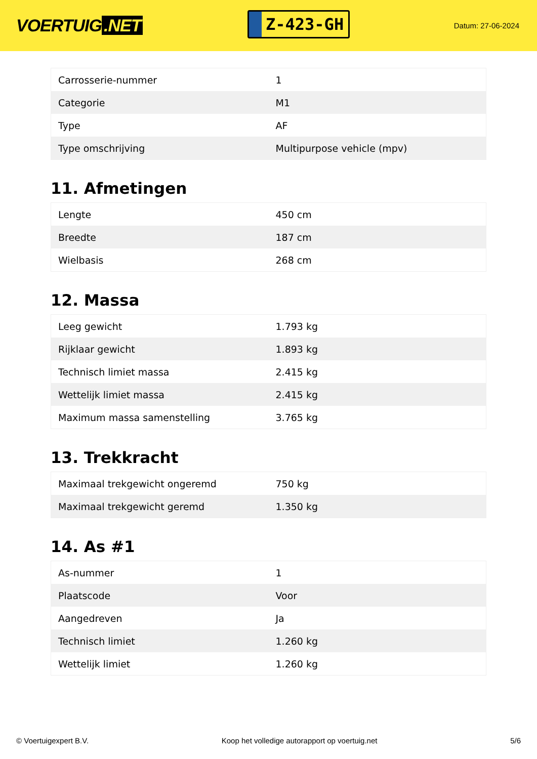VOERTUIG.NET
Z-423-GH
Datum: 27-06-2024
| Carrosserie-nummer | 1 |
| Categorie | M1 |
| Type | AF |
| Type omschrijving | Multipurpose vehicle (mpv) |
11. Afmetingen
| Lengte | 450 cm |
| Breedte | 187 cm |
| Wielbasis | 268 cm |
12. Massa
| Leeg gewicht | 1.793 kg |
| Rijklaar gewicht | 1.893 kg |
| Technisch limiet massa | 2.415 kg |
| Wettelijk limiet massa | 2.415 kg |
| Maximum massa samenstelling | 3.765 kg |
13. Trekkracht
| Maximaal trekgewicht ongeremd | 750 kg |
| Maximaal trekgewicht geremd | 1.350 kg |
14. As #1
| As-nummer | 1 |
| Plaatscode | Voor |
| Aangedreven | Ja |
| Technisch limiet | 1.260 kg |
| Wettelijk limiet | 1.260 kg |
© Voertuigexpert B.V. Koop het volledige autorapport op voertuig.net 5/6